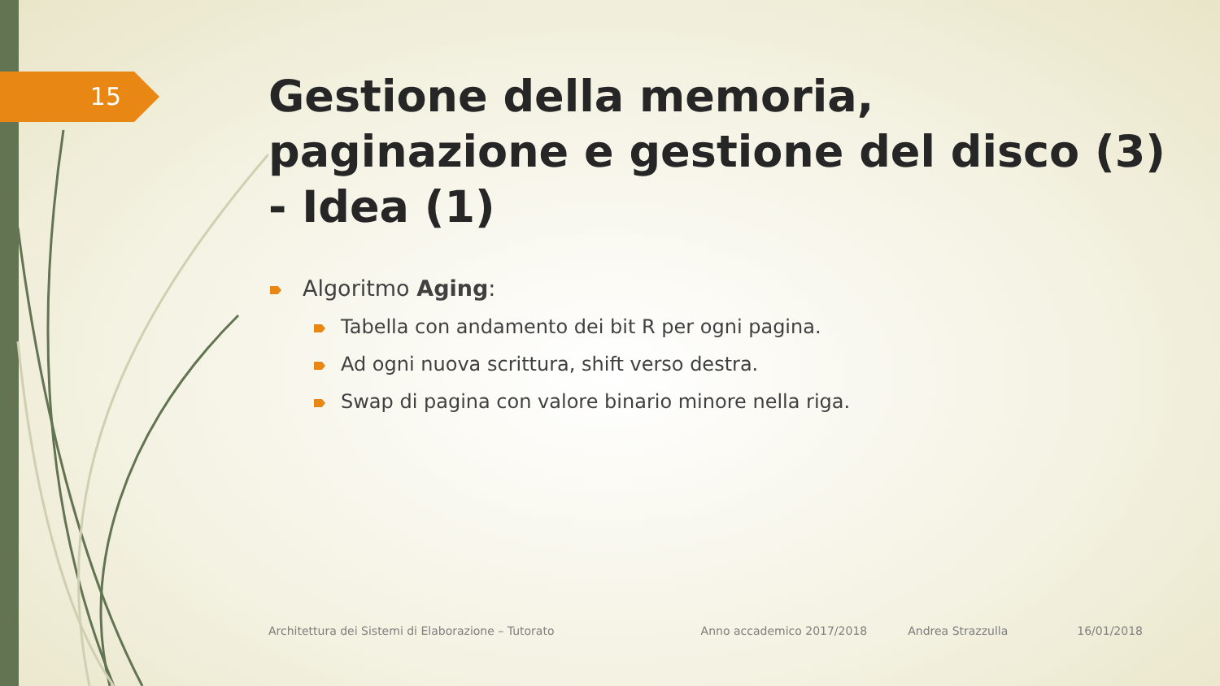15
Gestione della memoria, paginazione e gestione del disco (3) - Idea (1)
Algoritmo Aging:
Tabella con andamento dei bit R per ogni pagina.
Ad ogni nuova scrittura, shift verso destra.
Swap di pagina con valore binario minore nella riga.
Architettura dei Sistemi di Elaborazione – Tutorato Anno accademico 2017/2018 Andrea Strazzulla 16/01/2018